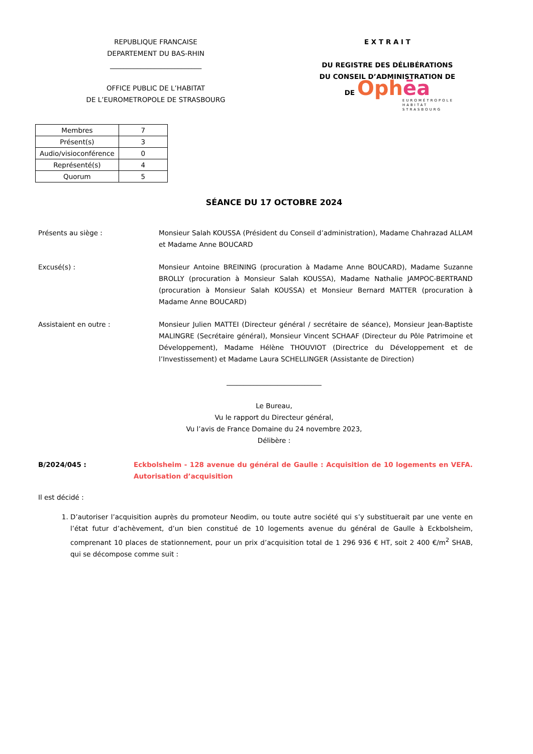REPUBLIQUE FRANCAISE
DEPARTEMENT DU BAS-RHIN
___________________________
OFFICE PUBLIC DE L’HABITAT
DE L’EUROMETROPOLE DE STRASBOURG
E X T R A I T
DU REGISTRE DES DÉLIBÉRATIONS
DU CONSEIL D’ADMINISTRATION DE
DE Ophēa
EUROMÉTROPOLE
HABITAT
STRASBOURG
| Membres | 7 |
| Présent(s) | 3 |
| Audio/visioconférence | 0 |
| Représenté(s) | 4 |
| Quorum | 5 |
SÉANCE DU 17 OCTOBRE 2024
Présents au siège : Monsieur Salah KOUSSA (Président du Conseil d’administration), Madame Chahrazad ALLAM et Madame Anne BOUCARD
Excusé(s) : Monsieur Antoine BREINING (procuration à Madame Anne BOUCARD), Madame Suzanne BROLLY (procuration à Monsieur Salah KOUSSA), Madame Nathalie JAMPOC-BERTRAND (procuration à Monsieur Salah KOUSSA) et Monsieur Bernard MATTER (procuration à Madame Anne BOUCARD)
Assistaient en outre : Monsieur Julien MATTEI (Directeur général / secrétaire de séance), Monsieur Jean-Baptiste MALINGRE (Secrétaire général), Monsieur Vincent SCHAAF (Directeur du Pôle Patrimoine et Développement), Madame Hélène THOUVIOT (Directrice du Développement et de l’Investissement) et Madame Laura SCHELLINGER (Assistante de Direction)
____________________________
Le Bureau,
Vu le rapport du Directeur général,
Vu l’avis de France Domaine du 24 novembre 2023,
Délibère :
B/2024/045 : Eckbolsheim - 128 avenue du général de Gaulle : Acquisition de 10 logements en VEFA. Autorisation d’acquisition
Il est décidé :
1. D’autoriser l’acquisition auprès du promoteur Neodim, ou toute autre société qui s’y substituerait par une vente en l’état futur d’achèvement, d’un bien constitué de 10 logements avenue du général de Gaulle à Eckbolsheim, comprenant 10 places de stationnement, pour un prix d’acquisition total de 1 296 936 € HT, soit 2 400 €/m<sup>2</sup> SHAB, qui se décompose comme suit :